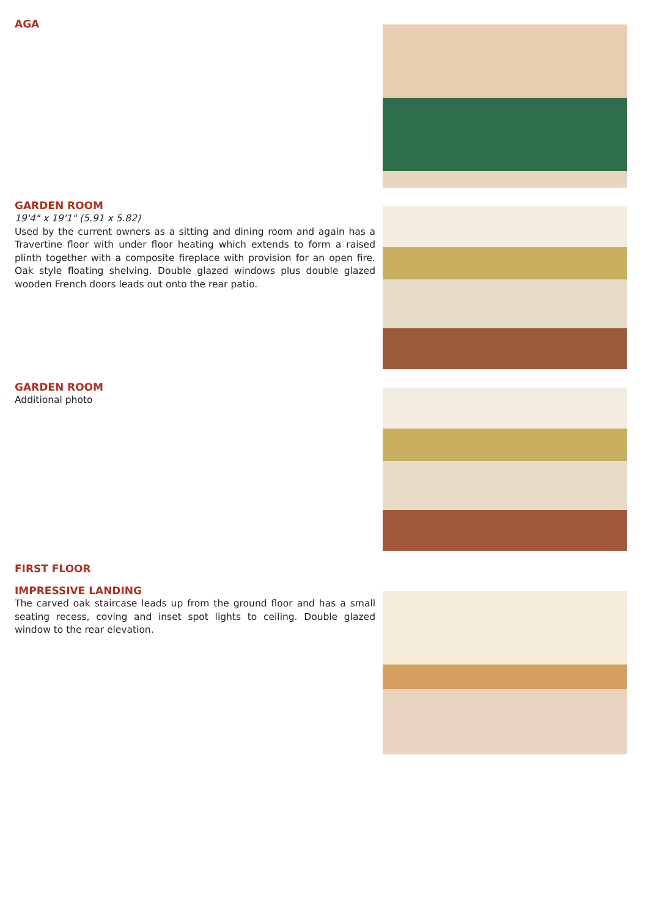AGA
GARDEN ROOM
19'4" x 19'1" (5.91 x 5.82)
Used by the current owners as a sitting and dining room and again has a Travertine floor with under floor heating which extends to form a raised plinth together with a composite fireplace with provision for an open fire. Oak style floating shelving. Double glazed windows plus double glazed wooden French doors leads out onto the rear patio.
GARDEN ROOM
Additional photo
FIRST FLOOR
IMPRESSIVE LANDING
The carved oak staircase leads up from the ground floor and has a small seating recess, coving and inset spot lights to ceiling. Double glazed window to the rear elevation.